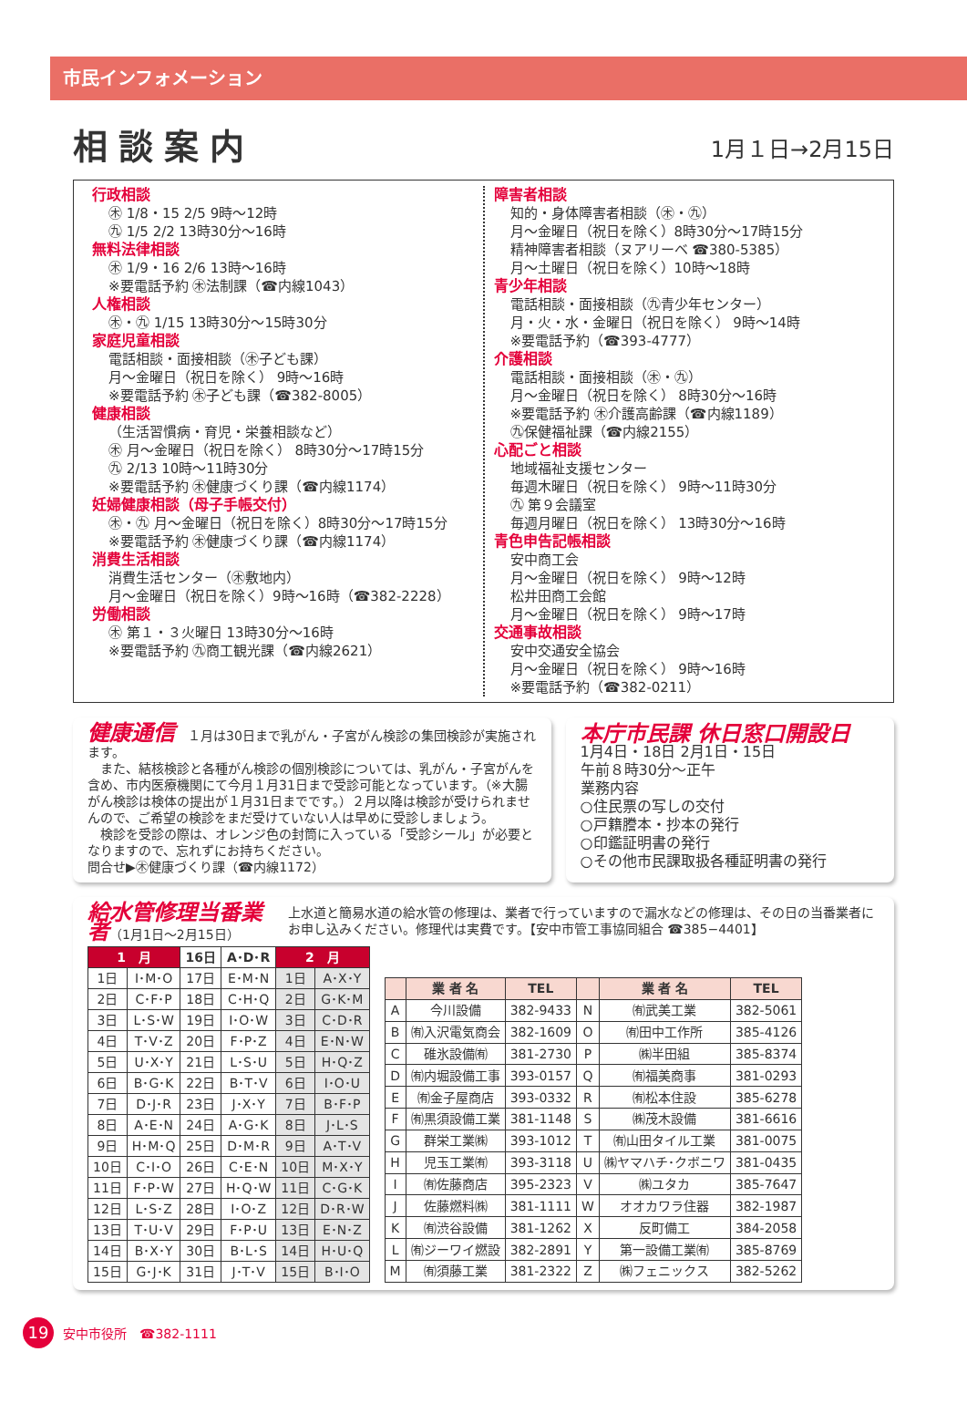市民インフォメーション
相談案内
1月１日→2月15日
行政相談
㊍ 1/8・15 2/5 9時〜12時
㊈ 1/5 2/2 13時30分〜16時
無料法律相談
㊍ 1/9・16 2/6 13時〜16時
※要電話予約 ㊍法制課（☎内線1043）
人権相談
㊍・㊈ 1/15 13時30分〜15時30分
家庭児童相談
電話相談・面接相談（㊍子ども課）
月〜金曜日（祝日を除く） 9時〜16時
※要電話予約 ㊍子ども課（☎382-8005）
健康相談
（生活習慣病・育児・栄養相談など）
㊍ 月〜金曜日（祝日を除く） 8時30分〜17時15分
㊈ 2/13 10時〜11時30分
※要電話予約 ㊍健康づくり課（☎内線1174）
妊婦健康相談（母子手帳交付）
㊍・㊈ 月〜金曜日（祝日を除く）8時30分〜17時15分
※要電話予約 ㊍健康づくり課（☎内線1174）
消費生活相談
消費生活センター（㊍敷地内）
月〜金曜日（祝日を除く）9時〜16時（☎382-2228）
労働相談
㊍ 第１・３火曜日 13時30分〜16時
※要電話予約 ㊈商工観光課（☎内線2621）
障害者相談
知的・身体障害者相談（㊍・㊈）
月〜金曜日（祝日を除く）8時30分〜17時15分
精神障害者相談（ヌアリーベ ☎380-5385）
月〜土曜日（祝日を除く）10時〜18時
青少年相談
電話相談・面接相談（㊈青少年センター）
月・火・水・金曜日（祝日を除く） 9時〜14時
※要電話予約（☎393-4777）
介護相談
電話相談・面接相談（㊍・㊈）
月〜金曜日（祝日を除く） 8時30分〜16時
※要電話予約 ㊍介護高齢課（☎内線1189）
㊈保健福祉課（☎内線2155）
心配ごと相談
地域福祉支援センター
毎週木曜日（祝日を除く） 9時〜11時30分
㊈ 第９会議室
毎週月曜日（祝日を除く） 13時30分〜16時
青色申告記帳相談
安中商工会
月〜金曜日（祝日を除く） 9時〜12時
松井田商工会館
月〜金曜日（祝日を除く） 9時〜17時
交通事故相談
安中交通安全協会
月〜金曜日（祝日を除く） 9時〜16時
※要電話予約（☎382-0211）
健康通信　１月は30日まで乳がん・子宮がん検診の集団検診が実施されます。
　また、結核検診と各種がん検診の個別検診については、乳がん・子宮がんを含め、市内医療機関にて今月１月31日まで受診可能となっています。（※大腸がん検診は検体の提出が１月31日までです。）２月以降は検診が受けられませんので、ご希望の検診をまだ受けていない人は早めに受診しましょう。
　検診を受診の際は、オレンジ色の封筒に入っている「受診シール」が必要となりますので、忘れずにお持ちください。
問合せ▶㊍健康づくり課（☎内線1172）
本庁市民課 休日窓口開設日
1月4日・18日 2月1日・15日
午前８時30分〜正午
業務内容
○住民票の写しの交付
○戸籍謄本・抄本の発行
○印鑑証明書の発行
○その他市民課取扱各種証明書の発行
給水管修理当番業者（1月1日〜2月15日）
上水道と簡易水道の給水管の修理は、業者で行っていますので漏水などの修理は、その日の当番業者にお申し込みください。修理代は実費です。【安中市管工事協同組合 ☎385−4401】
| 1 月 | | 16日 | A･D･R | 2 月 | |
| --- | --- | --- | --- | --- | --- |
| 1日 | I･M･O | 17日 | E･M･N | 1日 | A･X･Y |
| 2日 | C･F･P | 18日 | C･H･Q | 2日 | G･K･M |
| 3日 | L･S･W | 19日 | I･O･W | 3日 | C･D･R |
| 4日 | T･V･Z | 20日 | F･P･Z | 4日 | E･N･W |
| 5日 | U･X･Y | 21日 | L･S･U | 5日 | H･Q･Z |
| 6日 | B･G･K | 22日 | B･T･V | 6日 | I･O･U |
| 7日 | D･J･R | 23日 | J･X･Y | 7日 | B･F･P |
| 8日 | A･E･N | 24日 | A･G･K | 8日 | J･L･S |
| 9日 | H･M･Q | 25日 | D･M･R | 9日 | A･T･V |
| 10日 | C･I･O | 26日 | C･E･N | 10日 | M･X･Y |
| 11日 | F･P･W | 27日 | H･Q･W | 11日 | C･G･K |
| 12日 | L･S･Z | 28日 | I･O･Z | 12日 | D･R･W |
| 13日 | T･U･V | 29日 | F･P･U | 13日 | E･N･Z |
| 14日 | B･X･Y | 30日 | B･L･S | 14日 | H･U･Q |
| 15日 | G･J･K | 31日 | J･T･V | 15日 | B･I･O |
| | 業 者 名 | TEL | | 業 者 名 | TEL |
| --- | --- | --- | --- | --- | --- |
| A | 今川設備 | 382-9433 | N | ㈲武美工業 | 382-5061 |
| B | ㈲入沢電気商会 | 382-1609 | O | ㈲田中工作所 | 385-4126 |
| C | 碓氷設備㈲ | 381-2730 | P | ㈱半田組 | 385-8374 |
| D | ㈲内堀設備工事 | 393-0157 | Q | ㈲福美商事 | 381-0293 |
| E | ㈲金子屋商店 | 393-0332 | R | ㈲松本住設 | 385-6278 |
| F | ㈲黒須設備工業 | 381-1148 | S | ㈱茂木設備 | 381-6616 |
| G | 群栄工業㈱ | 393-1012 | T | ㈲山田タイル工業 | 381-0075 |
| H | 児玉工業㈲ | 393-3118 | U | ㈱ヤマハチ･クボニワ | 381-0435 |
| I | ㈲佐藤商店 | 395-2323 | V | ㈱ユタカ | 385-7647 |
| J | 佐藤燃料㈱ | 381-1111 | W | オオカワラ住器 | 382-1987 |
| K | ㈲渋谷設備 | 381-1262 | X | 反町備工 | 384-2058 |
| L | ㈲ジーワイ燃設 | 382-2891 | Y | 第一設備工業㈲ | 385-8769 |
| M | ㈲須藤工業 | 381-2322 | Z | ㈱フェニックス | 382-5262 |
19
安中市役所　☎382-1111